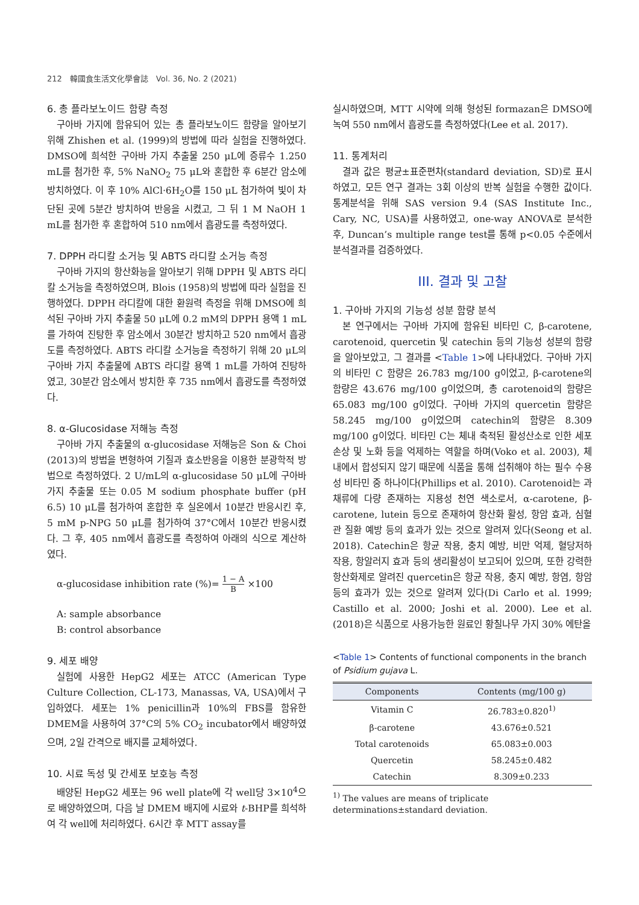212　韓國食生活文化學會誌　Vol. 36, No. 2 (2021)
6. 총 플라보노이드 함량 측정
구아바 가지에 함유되어 있는 총 플라보노이드 함량을 알아보기 위해 Zhishen et al. (1999)의 방법에 따라 실험을 진행하였다. DMSO에 희석한 구아바 가지 추출물 250 μL에 증류수 1.250 mL를 첨가한 후, 5% NaNO<sub>2</sub> 75 μL와 혼합한 후 6분간 암소에 방치하였다. 이 후 10% AlCl·6H<sub>2</sub>O를 150 μL 첨가하여 빛이 차단된 곳에 5분간 방치하여 반응을 시켰고, 그 뒤 1 M NaOH 1 mL를 첨가한 후 혼합하여 510 nm에서 흡광도를 측정하였다.
7. DPPH 라디칼 소거능 및 ABTS 라디칼 소거능 측정
구아바 가지의 항산화능을 알아보기 위해 DPPH 및 ABTS 라디칼 소거능을 측정하였으며, Blois (1958)의 방법에 따라 실험을 진행하였다. DPPH 라디칼에 대한 환원력 측정을 위해 DMSO에 희석된 구아바 가지 추출물 50 μL에 0.2 mM의 DPPH 용액 1 mL를 가하여 진탕한 후 암소에서 30분간 방치하고 520 nm에서 흡광도를 측정하였다. ABTS 라디칼 소거능을 측정하기 위해 20 μL의 구아바 가지 추출물에 ABTS 라디칼 용액 1 mL를 가하여 진탕하였고, 30분간 암소에서 방치한 후 735 nm에서 흡광도를 측정하였다.
8. α-Glucosidase 저해능 측정
구아바 가지 추출물의 α-glucosidase 저해능은 Son & Choi (2013)의 방법을 변형하여 기질과 효소반응을 이용한 분광학적 방법으로 측정하였다. 2 U/mL의 α-glucosidase 50 μL에 구아바 가지 추출물 또는 0.05 M sodium phosphate buffer (pH 6.5) 10 μL를 첨가하여 혼합한 후 실온에서 10분간 반응시킨 후, 5 mM p-NPG 50 μL를 첨가하여 37°C에서 10분간 반응시켰다. 그 후, 405 nm에서 흡광도를 측정하여 아래의 식으로 계산하였다.
α-glucosidase inhibition rate (%)= 1 − A B ×100
A: sample absorbance
B: control absorbance
9. 세포 배양
실험에 사용한 HepG2 세포는 ATCC (American Type Culture Collection, CL-173, Manassas, VA, USA)에서 구입하였다. 세포는 1% penicillin과 10%의 FBS를 함유한 DMEM을 사용하여 37°C의 5% CO<sub>2</sub> incubator에서 배양하였으며, 2일 간격으로 배지를 교체하였다.
10. 시료 독성 및 간세포 보호능 측정
배양된 HepG2 세포는 96 well plate에 각 well당 3×10<sup>4</sup>으로 배양하였으며, 다음 날 DMEM 배지에 시료와 t-BHP를 희석하여 각 well에 처리하였다. 6시간 후 MTT assay를
실시하였으며, MTT 시약에 의해 형성된 formazan은 DMSO에 녹여 550 nm에서 흡광도를 측정하였다(Lee et al. 2017).
11. 통계처리
결과 값은 평균±표준편차(standard deviation, SD)로 표시하였고, 모든 연구 결과는 3회 이상의 반복 실험을 수행한 값이다. 통계분석을 위해 SAS version 9.4 (SAS Institute Inc., Cary, NC, USA)를 사용하였고, one-way ANOVA로 분석한 후, Duncan’s multiple range test를 통해 p<0.05 수준에서 분석결과를 검증하였다.
III. 결과 및 고찰
1. 구아바 가지의 기능성 성분 함량 분석
본 연구에서는 구아바 가지에 함유된 비타민 C, β-carotene, carotenoid, quercetin 및 catechin 등의 기능성 성분의 함량을 알아보았고, 그 결과를 <Table 1>에 나타내었다. 구아바 가지의 비타민 C 함량은 26.783 mg/100 g이었고, β-carotene의 함량은 43.676 mg/100 g이었으며, 총 carotenoid의 함량은 65.083 mg/100 g이었다. 구아바 가지의 quercetin 함량은 58.245 mg/100 g이었으며 catechin의 함량은 8.309 mg/100 g이었다. 비타민 C는 체내 축적된 활성산소로 인한 세포 손상 및 노화 등을 억제하는 역할을 하며(Voko et al. 2003), 체내에서 합성되지 않기 때문에 식품을 통해 섭취해야 하는 필수 수용성 비타민 중 하나이다(Phillips et al. 2010). Carotenoid는 과채류에 다량 존재하는 지용성 천연 색소로서, α-carotene, β-carotene, lutein 등으로 존재하여 항산화 활성, 항암 효과, 심혈관 질환 예방 등의 효과가 있는 것으로 알려져 있다(Seong et al. 2018). Catechin은 항균 작용, 충치 예방, 비만 억제, 혈당저하 작용, 항알러지 효과 등의 생리활성이 보고되어 있으며, 또한 강력한 항산화제로 알려진 quercetin은 항균 작용, 충지 예방, 항염, 항암 등의 효과가 있는 것으로 알려져 있다(Di Carlo et al. 1999; Castillo et al. 2000; Joshi et al. 2000). Lee et al. (2018)은 식품으로 사용가능한 원료인 황칠나무 가지 30% 에탄올
<Table 1> Contents of functional components in the branch of Psidium gujava L.
| Components | Contents (mg/100 g) |
| --- | --- |
| Vitamin C | 26.783±0.820<sup>1)</sup> |
| β-carotene | 43.676±0.521 |
| Total carotenoids | 65.083±0.003 |
| Quercetin | 58.245±0.482 |
| Catechin | 8.309±0.233 |
<sup>1)</sup> The values are means of triplicate determinations±standard deviation.